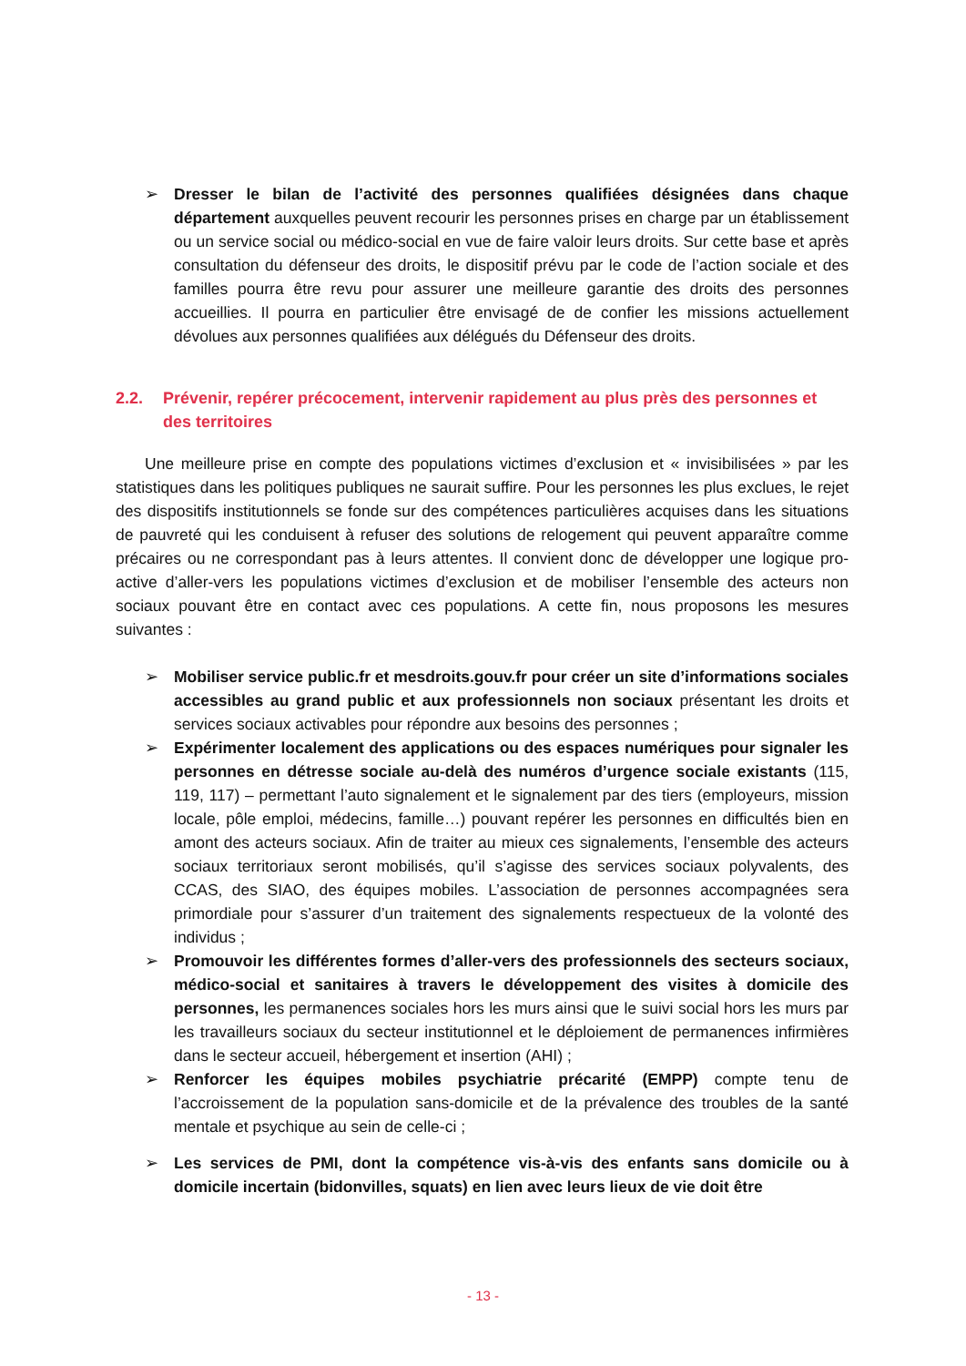➢ Dresser le bilan de l’activité des personnes qualifiées désignées dans chaque département auxquelles peuvent recourir les personnes prises en charge par un établissement ou un service social ou médico-social en vue de faire valoir leurs droits. Sur cette base et après consultation du défenseur des droits, le dispositif prévu par le code de l’action sociale et des familles pourra être revu pour assurer une meilleure garantie des droits des personnes accueillies. Il pourra en particulier être envisagé de de confier les missions actuellement dévolues aux personnes qualifiées aux délégués du Défenseur des droits.
2.2. Prévenir, repérer précocement, intervenir rapidement au plus près des personnes et des territoires
Une meilleure prise en compte des populations victimes d’exclusion et « invisibilisées » par les statistiques dans les politiques publiques ne saurait suffire. Pour les personnes les plus exclues, le rejet des dispositifs institutionnels se fonde sur des compétences particulières acquises dans les situations de pauvreté qui les conduisent à refuser des solutions de relogement qui peuvent apparaître comme précaires ou ne correspondant pas à leurs attentes. Il convient donc de développer une logique pro-active d’aller-vers les populations victimes d’exclusion et de mobiliser l’ensemble des acteurs non sociaux pouvant être en contact avec ces populations. A cette fin, nous proposons les mesures suivantes :
➢ Mobiliser service public.fr et mesdroits.gouv.fr pour créer un site d’informations sociales accessibles au grand public et aux professionnels non sociaux présentant les droits et services sociaux activables pour répondre aux besoins des personnes ;
➢ Expérimenter localement des applications ou des espaces numériques pour signaler les personnes en détresse sociale au-delà des numéros d’urgence sociale existants (115, 119, 117) – permettant l’auto signalement et le signalement par des tiers (employeurs, mission locale, pôle emploi, médecins, famille…) pouvant repérer les personnes en difficultés bien en amont des acteurs sociaux. Afin de traiter au mieux ces signalements, l’ensemble des acteurs sociaux territoriaux seront mobilisés, qu’il s’agisse des services sociaux polyvalents, des CCAS, des SIAO, des équipes mobiles. L’association de personnes accompagnées sera primordiale pour s’assurer d’un traitement des signalements respectueux de la volonté des individus ;
➢ Promouvoir les différentes formes d’aller-vers des professionnels des secteurs sociaux, médico-social et sanitaires à travers le développement des visites à domicile des personnes, les permanences sociales hors les murs ainsi que le suivi social hors les murs par les travailleurs sociaux du secteur institutionnel et le déploiement de permanences infirmières dans le secteur accueil, hébergement et insertion (AHI) ;
➢ Renforcer les équipes mobiles psychiatrie précarité (EMPP) compte tenu de l’accroissement de la population sans-domicile et de la prévalence des troubles de la santé mentale et psychique au sein de celle-ci ;
➢ Les services de PMI, dont la compétence vis-à-vis des enfants sans domicile ou à domicile incertain (bidonvilles, squats) en lien avec leurs lieux de vie doit être
- 13 -